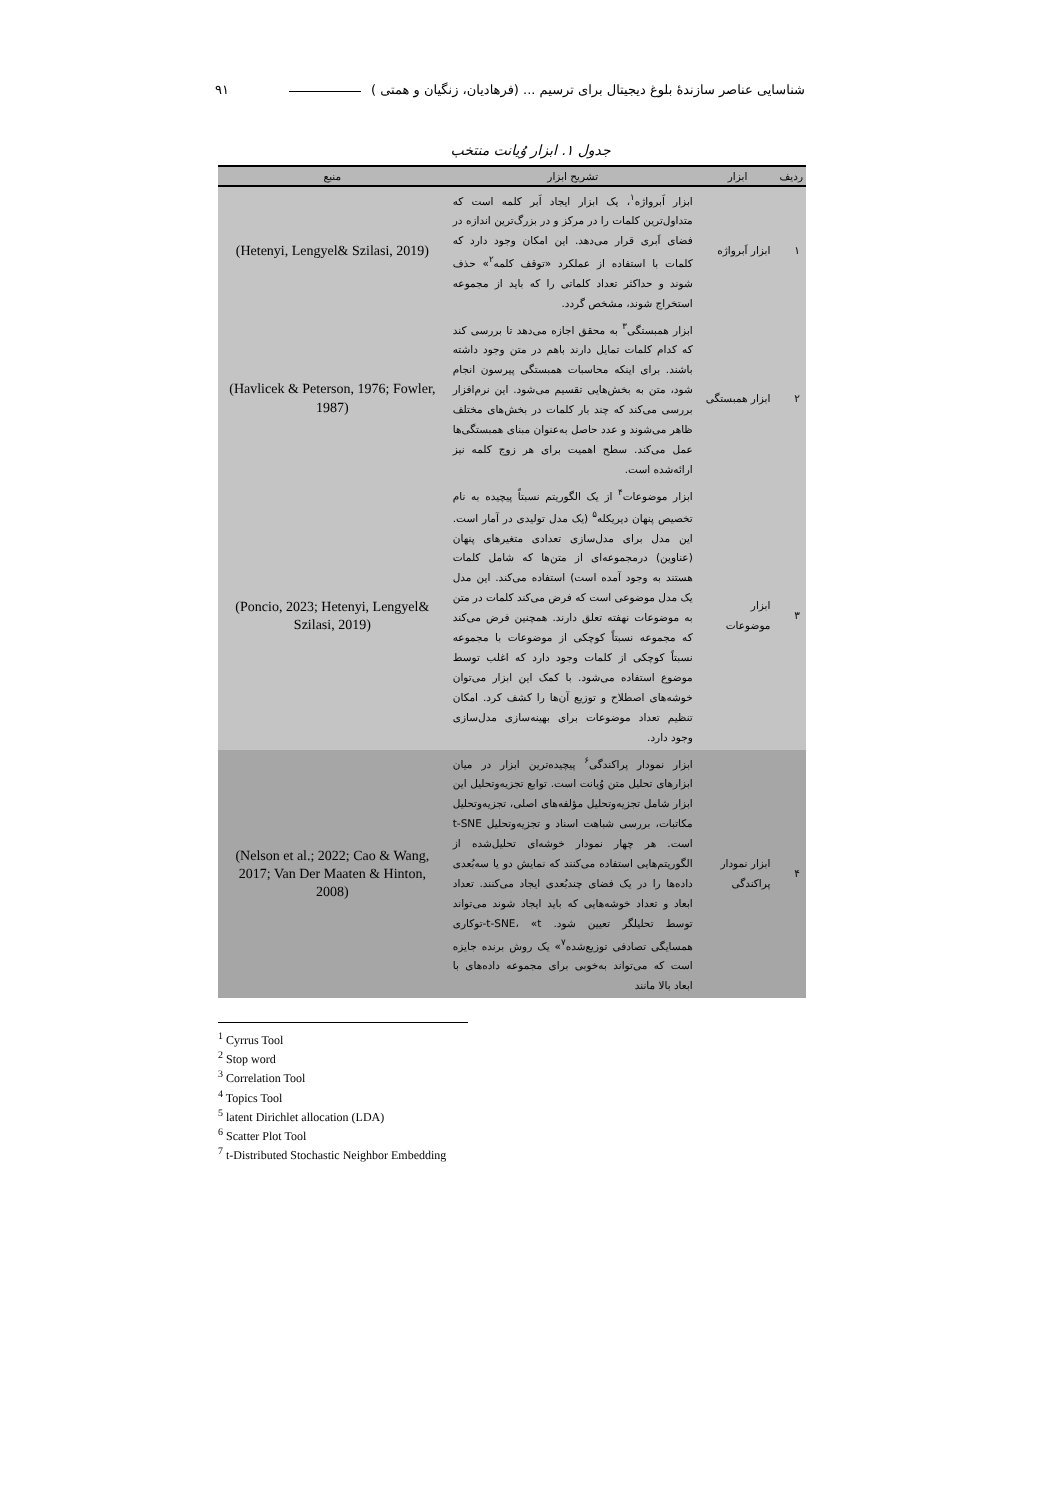شناسایی عناصر سازندۀ بلوغ دیجیتال برای ترسیم ... (فرهادیان، زنگیان و همتی ) ۹۱
جدول ۱. ابزار وُیانت منتخب
| ردیف | ابزار | تشریح ابزار | منبع |
| --- | --- | --- | --- |
| ۱ | ابزار اَبرواژه | ابزار اَبرواژه<sup>۱</sup>، یک ابزار ایجاد اَبر کلمه است که متداول‌ترین کلمات را در مرکز و در بزرگ‌ترین اندازه در فضای اَبری قرار می‌دهد. این امکان وجود دارد که کلمات با استفاده از عملکرد «توقف کلمه<sup>۲</sup>» حذف شوند و حداکثر تعداد کلماتی را که باید از مجموعه استخراج شوند، مشخص گردد. | (Hetenyi, Lengyel& Szilasi, 2019) |
| ۲ | ابزار همبستگی | ابزار همبستگی<sup>۳</sup> به محقق اجازه می‌دهد تا بررسی کند که کدام کلمات تمایل دارند باهم در متن وجود داشته باشند. برای اینکه محاسبات همبستگی پیرسون انجام شود، متن به بخش‌هایی تقسیم می‌شود. این نرم‌افزار بررسی می‌کند که چند بار کلمات در بخش‌های مختلف ظاهر می‌شوند و عدد حاصل به‌عنوان مبنای همبستگی‌ها عمل می‌کند. سطح اهمیت برای هر زوج کلمه نیز ارائه‌شده است. | (Havlicek & Peterson, 1976; Fowler, 1987) |
| ۳ | ابزار موضوعات | ابزار موضوعات<sup>۴</sup> از یک الگوریتم نسبتاً پیچیده به نام تخصیص پنهان دیریکله<sup>۵</sup> (یک مدل تولیدی در آمار است. این مدل برای مدل‌سازی تعدادی متغیرهای پنهان (عناوین) درمجموعه‌ای از متن‌ها که شامل کلمات هستند به وجود آمده است) استفاده می‌کند. این مدل یک مدل موضوعی است که فرض می‌کند کلمات در متن به موضوعات نهفته تعلق دارند. همچنین فرض می‌کند که مجموعه نسبتاً کوچکی از موضوعات با مجموعه نسبتاً کوچکی از کلمات وجود دارد که اغلب توسط موضوع استفاده می‌شود. با کمک این ابزار می‌توان خوشه‌های اصطلاح و توزیع آن‌ها را کشف کرد. امکان تنظیم تعداد موضوعات برای بهینه‌سازی مدل‌سازی وجود دارد. | (Poncio, 2023; Hetenyi, Lengyel& Szilasi, 2019) |
| ۴ | ابزار نمودار پراکندگی | ابزار نمودار پراکندگی<sup>۶</sup> پیچیده‌ترین ابزار در میان ابزارهای تحلیل متن وُیانت است. توابع تجزیه‌وتحلیل این ابزار شامل تجزیه‌وتحلیل مؤلفه‌های اصلی، تجزیه‌وتحلیل مکاتبات، بررسی شباهت اسناد و تجزیه‌وتحلیل t-SNE است. هر چهار نمودار خوشه‌ای تحلیل‌شده از الگوریتم‌هایی استفاده می‌کنند که نمایش دو یا سه‌بُعدی داده‌ها را در یک فضای چندبُعدی ایجاد می‌کنند. تعداد ابعاد و تعداد خوشه‌هایی که باید ایجاد شوند می‌تواند توسط تحلیلگر تعیین شود. t-SNE، «t-توکاری همسایگی تصادفی توزیع‌شده<sup>۷</sup>» یک روش برنده جایزه است که می‌تواند به‌خوبی برای مجموعه داده‌های با ابعاد بالا مانند | (Nelson et al.; 2022; Cao & Wang, 2017; Van Der Maaten & Hinton, 2008) |
<sup>1</sup> Cyrrus Tool
<sup>2</sup> Stop word
<sup>3</sup> Correlation Tool
<sup>4</sup> Topics Tool
<sup>5</sup> latent Dirichlet allocation (LDA)
<sup>6</sup> Scatter Plot Tool
<sup>7</sup> t-Distributed Stochastic Neighbor Embedding